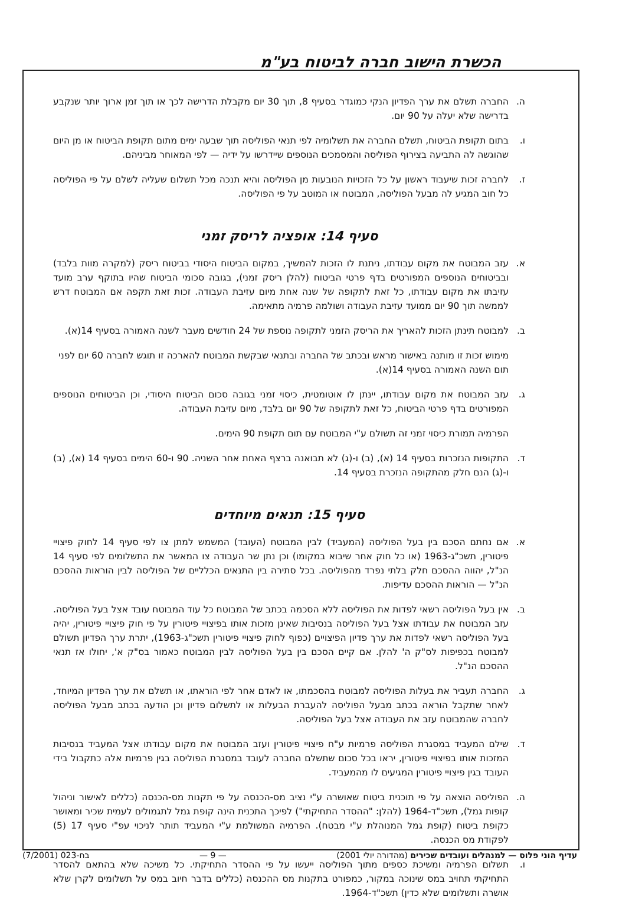הכשרת הישוב חברה לביטוח בע"מ
ה. החברה תשלם את ערך הפדיון הנקי כמוגדר בסעיף 8, תוך 30 יום מקבלת הדרישה לכך או תוך זמן ארוך יותר שנקבע בדרישה שלא יעלה על 90 יום.
ו. בתום תקופת הביטוח, תשלם החברה את תשלומיה לפי תנאי הפוליסה תוך שבעה ימים מתום תקופת הביטוח או מן היום שהוגשה לה התביעה בצירוף הפוליסה והמסמכים הנוספים שיידרשו על ידיה — לפי המאוחר מביניהם.
ז. לחברה זכות שיעבוד ראשון על כל הזכויות הנובעות מן הפוליסה והיא תנכה מכל תשלום שעליה לשלם על פי הפוליסה כל חוב המגיע לה מבעל הפוליסה, המבוטח או המוטב על פי הפוליסה.
סעיף 14: אופציה לריסק זמני
א. עזב המבוטח את מקום עבודתו, ניתנת לו הזכות להמשיך, במקום הביטוח היסודי בביטוח ריסק (למקרה מוות בלבד) ובביטוחים הנוספים המפורטים בדף פרטי הביטוח (להלן ריסק זמני), בגובה סכומי הביטוח שהיו בתוקף ערב מועד עזיבתו את מקום עבודתו, כל זאת לתקופה של שנה אחת מיום עזיבת העבודה. זכות זאת תקפה אם המבוטח דרש לממשה תוך 90 יום ממועד עזיבת העבודה ושולמה פרמיה מתאימה.
ב. למבוטח תינתן הזכות להאריך את הריסק הזמני לתקופה נוספת של 24 חודשים מעבר לשנה האמורה בסעיף 14(א).
מימוש זכות זו מותנה באישור מראש ובכתב של החברה ובתנאי שבקשת המבוטח להארכה זו תוגש לחברה 60 יום לפני תום השנה האמורה בסעיף 14(א).
ג. עזב המבוטח את מקום עבודתו, יינתן לו אוטומטית, כיסוי זמני בגובה סכום הביטוח היסודי, וכן הביטוחים הנוספים המפורטים בדף פרטי הביטוח, כל זאת לתקופה של 90 יום בלבד, מיום עזיבת העבודה.
הפרמיה תמורת כיסוי זמני זה תשולם ע"י המבוטח עם תום תקופת 90 הימים.
ד. התקופות הנזכרות בסעיף 14 (א), (ב) ו-(ג) לא תבואנה ברצף האחת אחר השניה. 90 ו-60 הימים בסעיף 14 (א), (ב) ו-(ג) הנם חלק מהתקופה הנזכרת בסעיף 14.
סעיף 15: תנאים מיוחדים
א. אם נחתם הסכם בין בעל הפוליסה (המעביד) לבין המבוטח (העובד) המשמש למתן צו לפי סעיף 14 לחוק פיצויי פיטורין, תשכ"ג-1963 (או כל חוק אחר שיבוא במקומו) וכן נתן שר העבודה צו המאשר את התשלומים לפי סעיף 14 הנ"ל, יהווה ההסכם חלק בלתי נפרד מהפוליסה. בכל סתירה בין התנאים הכלליים של הפוליסה לבין הוראות ההסכם הנ"ל — הוראות ההסכם עדיפות.
ב. אין בעל הפוליסה רשאי לפדות את הפוליסה ללא הסכמה בכתב של המבוטח כל עוד המבוטח עובד אצל בעל הפוליסה. עזב המבוטח את עבודתו אצל בעל הפוליסה בנסיבות שאינן מזכות אותו בפיצויי פיטורין על פי חוק פיצויי פיטורין, יהיה בעל הפוליסה רשאי לפדות את ערך פדיון הפיצויים (כפוף לחוק פיצויי פיטורין תשכ"ג-1963), יתרת ערך הפדיון תשולם למבוטח בכפיפות לס"ק ה' להלן. אם קיים הסכם בין בעל הפוליסה לבין המבוטח כאמור בס"ק א', יחולו אז תנאי ההסכם הנ"ל.
ג. החברה תעביר את בעלות הפוליסה למבוטח בהסכמתו, או לאדם אחר לפי הוראתו, או תשלם את ערך הפדיון המיוחד, לאחר שתקבל הוראה בכתב מבעל הפוליסה להעברת הבעלות או לתשלום פדיון וכן הודעה בכתב מבעל הפוליסה לחברה שהמבוטח עזב את העבודה אצל בעל הפוליסה.
ד. שילם המעביד במסגרת הפוליסה פרמיות ע"ח פיצויי פיטורין ועזב המבוטח את מקום עבודתו אצל המעביד בנסיבות המזכות אותו בפיצויי פיטורין, יראו בכל סכום שתשלם החברה לעובד במסגרת הפוליסה בגין פרמיות אלה כתקבול בידי העובד בגין פיצויי פיטורין המגיעים לו מהמעביד.
ה. הפוליסה הוצאה על פי תוכנית ביטוח שאושרה ע"י נציב מס-הכנסה על פי תקנות מס-הכנסה (כללים לאישור וניהול קופות גמל), תשכ"ד-1964 (להלן: "ההסדר התחיקתי") לפיכך התכנית הינה קופת גמל לתגמולים לעמית שכיר ומאושר כקופת ביטוח (קופת גמל המנוהלת ע"י מבטח). הפרמיה המשולמת ע"י המעביד תותר לניכוי עפ"י סעיף 17 (5) לפקודת מס הכנסה.
ו. תשלום הפרמיה ומשיכת כספים מתוך הפוליסה ייעשו על פי ההסדר התחיקתי. כל משיכה שלא בהתאם להסדר התחיקתי תחויב במס שינוכה במקור, כמפורט בתקנות מס ההכנסה (כללים בדבר חיוב במס על תשלומים לקרן שלא אושרה ותשלומים שלא כדין) תשכ"ד-1964.
עדיף הוני פלוס — למנהלים ועובדים שכירים (מהדורה יולי 2001) — 9 — בח-023 (7/2001)